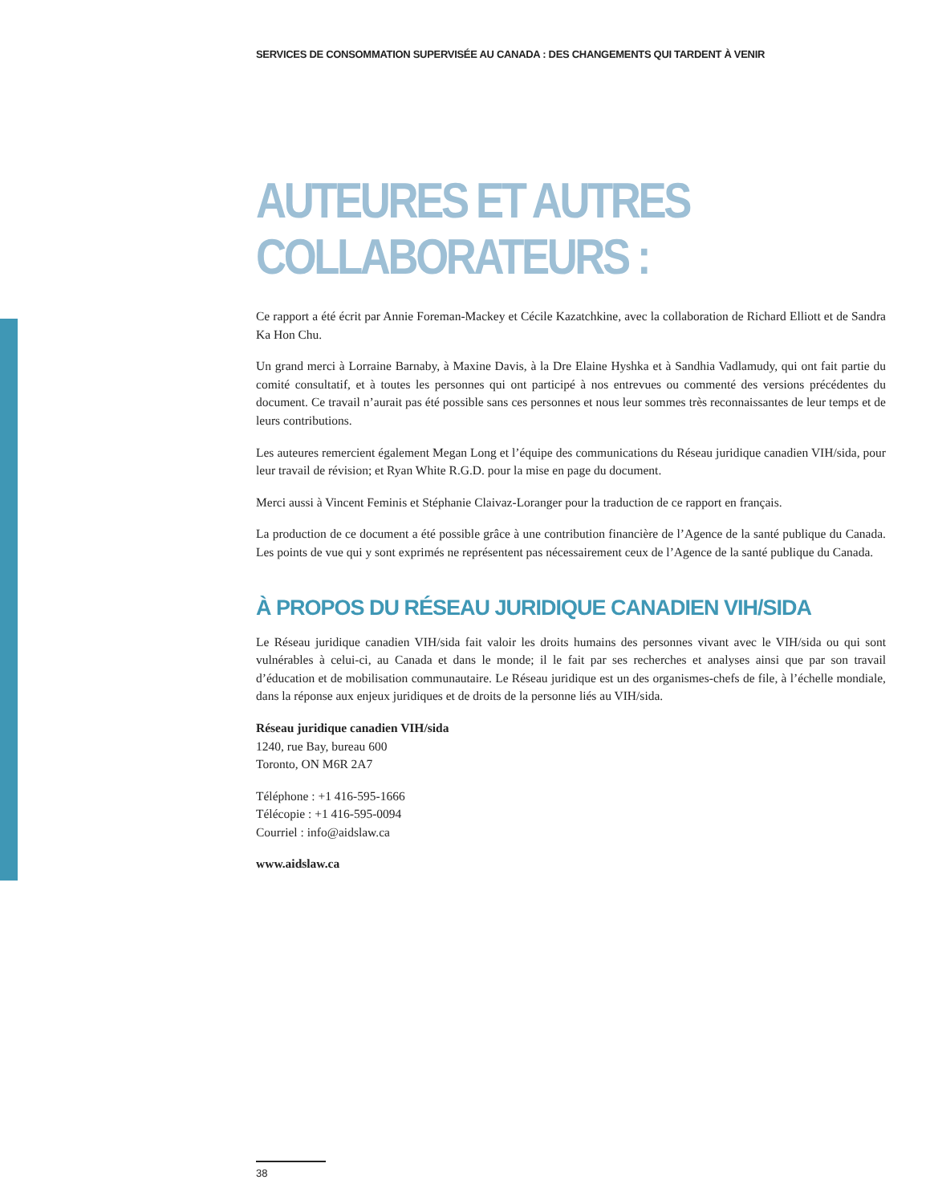SERVICES DE CONSOMMATION SUPERVISÉE AU CANADA : DES CHANGEMENTS QUI TARDENT À VENIR
AUTEURES ET AUTRES
COLLABORATEURS :
Ce rapport a été écrit par Annie Foreman-Mackey et Cécile Kazatchkine, avec la collaboration de Richard Elliott et de Sandra Ka Hon Chu.
Un grand merci à Lorraine Barnaby, à Maxine Davis, à la Dre Elaine Hyshka et à Sandhia Vadlamudy, qui ont fait partie du comité consultatif, et à toutes les personnes qui ont participé à nos entrevues ou commenté des versions précédentes du document. Ce travail n’aurait pas été possible sans ces personnes et nous leur sommes très reconnaissantes de leur temps et de leurs contributions.
Les auteures remercient également Megan Long et l’équipe des communications du Réseau juridique canadien VIH/sida, pour leur travail de révision; et Ryan White R.G.D. pour la mise en page du document.
Merci aussi à Vincent Feminis et Stéphanie Claivaz-Loranger pour la traduction de ce rapport en français.
La production de ce document a été possible grâce à une contribution financière de l’Agence de la santé publique du Canada. Les points de vue qui y sont exprimés ne représentent pas nécessairement ceux de l’Agence de la santé publique du Canada.
À PROPOS DU RÉSEAU JURIDIQUE CANADIEN VIH/SIDA
Le Réseau juridique canadien VIH/sida fait valoir les droits humains des personnes vivant avec le VIH/sida ou qui sont vulnérables à celui-ci, au Canada et dans le monde; il le fait par ses recherches et analyses ainsi que par son travail d’éducation et de mobilisation communautaire. Le Réseau juridique est un des organismes-chefs de file, à l’échelle mondiale, dans la réponse aux enjeux juridiques et de droits de la personne liés au VIH/sida.
Réseau juridique canadien VIH/sida
1240, rue Bay, bureau 600
Toronto, ON M6R 2A7
Téléphone : +1 416-595-1666
Télécopie : +1 416-595-0094
Courriel : info@aidslaw.ca
www.aidslaw.ca
38